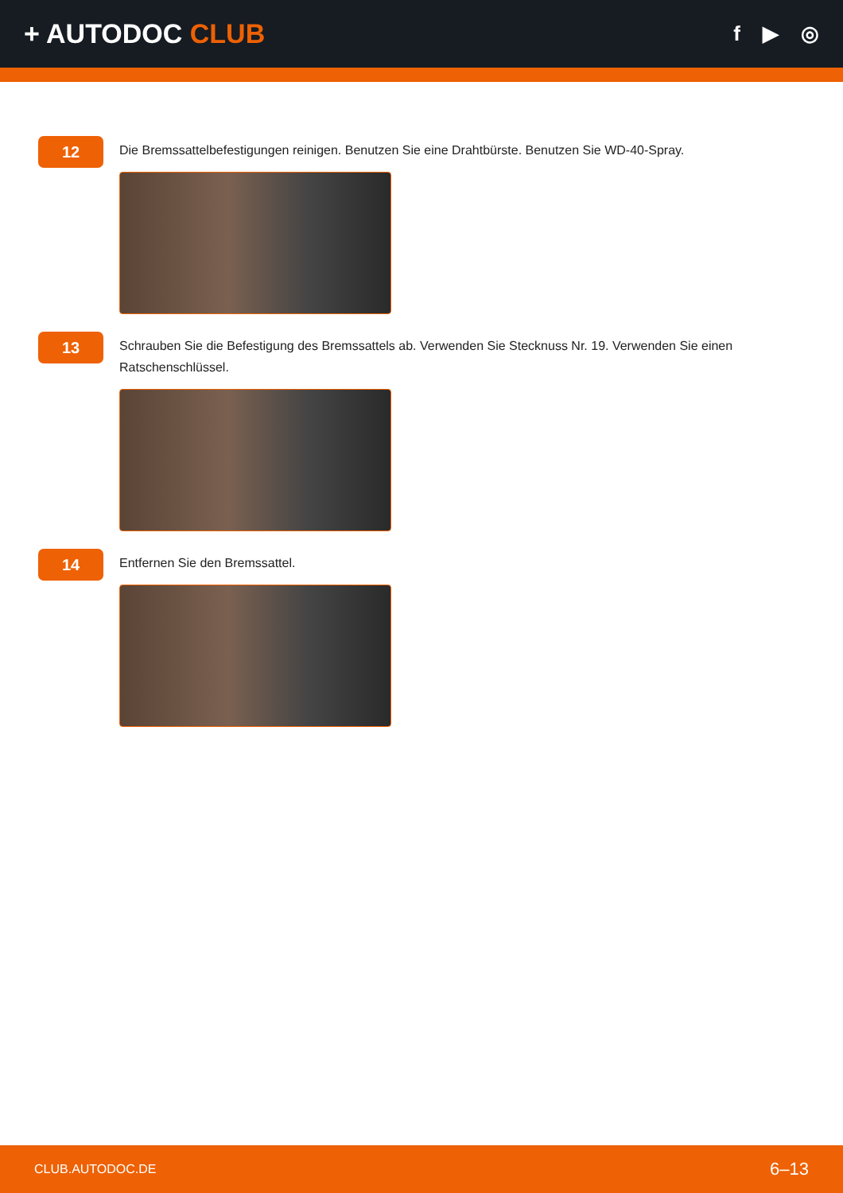+ AUTODOC CLUB
f ▶ ◎
12
Die Bremssattelbefestigungen reinigen. Benutzen Sie eine Drahtbürste. Benutzen Sie WD-40-Spray.
13
Schrauben Sie die Befestigung des Bremssattels ab. Verwenden Sie Stecknuss Nr. 19. Verwenden Sie einen Ratschenschlüssel.
14
Entfernen Sie den Bremssattel.
CLUB.AUTODOC.DE 6–13